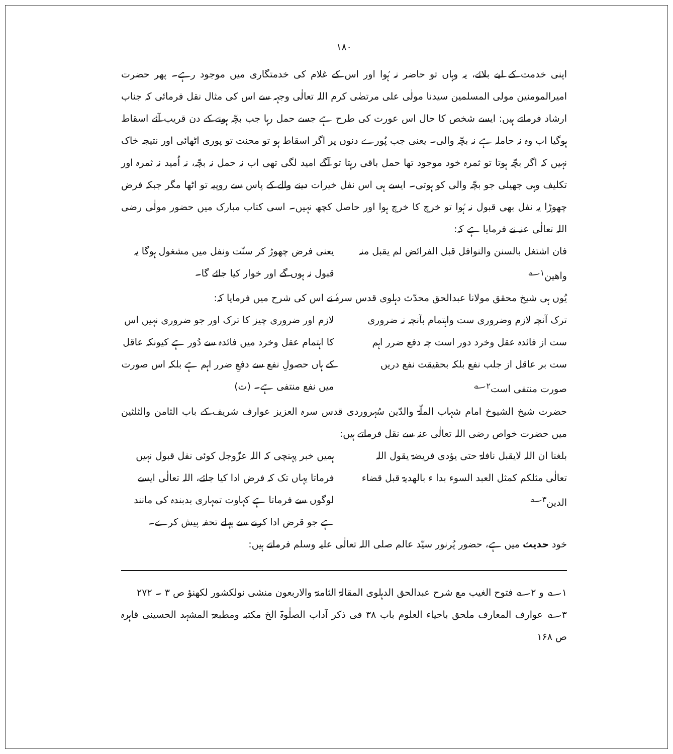١٨٠
اپنی خدمت کے لیے بلائے، یہ وہاں تو حاضر نہ ہُوا اور اس کے غلام کی خدمتگاری میں موجود رہے۔ پھر حضرت امیرالمومنین مولی المسلمین سیدنا مولٰی علی مرتضٰی کرم اللہ تعالٰی وجہہ سے اس کی مثال نقل فرمائی کہ جناب ارشاد فرماتے ہیں: ایسے شخص کا حال اس عورت کی طرح ہے جسے حمل رہا جب بچّہ ہونے کے دن قریب آئے اسقاط ہوگیا اب وہ نہ حاملہ ہے نہ بچّہ والی۔ یعنی جب پُورے دنوں پر اگر اسقاط ہو تو محنت تو پوری اٹھائی اور نتیجہ خاک نہیں کہ اگر بچّہ ہوتا تو ثمرہ خود موجود تھا حمل باقی رہتا تو آگے امید لگی تھی اب نہ حمل نہ بچّہ، نہ اُمید نہ ثمرہ اور تکلیف وہی جھیلی جو بچّہ والی کو ہوتی۔ ایسے ہی اس نفل خیرات دینے والے کے پاس سے روپیہ تو اٹھا مگر جبکہ فرض چھوڑا یہ نفل بھی قبول نہ ہُوا تو خرچ کا خرچ ہوا اور حاصل کچھ نہیں۔ اسی کتاب مبارک میں حضور مولٰی رضی اللہ تعالٰی عنہ نے فرمایا ہے کہ:
فان اشتغل بالسنن والنوافل قبل الفرائض لم یقبل منہ واھین<sup>۱؎</sup>
یعنی فرض چھوڑ کر سنّت ونفل میں مشغول ہوگا یہ قبول نہ ہوں گے اور خوار کیا جائے گا۔
یُوں ہی شیخ محقق مولانا عبدالحق محدّث دہلوی قدس سرہٗ نے اس کی شرح میں فرمایا کہ:
ترک آنچہ لازم وضروری ست واہتمام بآنچہ نہ ضروری ست از فائدہ عقل وخرد دور است چہ دفع ضرر اہم ست بر عاقل از جلب نفع بلکہ بحقیقت نفع دریں صورت منتفی است<sup>۲؎</sup>
لازم اور ضروری چیز کا ترک اور جو ضروری نہیں اس کا اہتمام عقل وخرد میں فائدہ سے دُور ہے کیونکہ عاقل کے ہاں حصولِ نفع سے دفعِ ضرر اہم ہے بلکہ اس صورت میں نفع منتفی ہے۔ (ت)
حضرت شیخ الشیوخ امام شہاب الملّۃ والدّین سُہروردی قدس سرہ العزیز عوارف شریف کے باب الثامن والثلثین میں حضرت خواص رضی اللہ تعالٰی عنہ سے نقل فرماتے ہیں:
بلغنا ان اللہ لایقبل نافلۃ حتی یؤدی فریضۃ یقول اللہ تعالٰی مثلکم کمثل العبد السوء بدا ء بالھدیۃ قبل قضاء الدین<sup>۳؎</sup>
ہمیں خبر پہنچی کہ اللہ عزّوجل کوئی نفل قبول نہیں فرماتا یہاں تک کہ فرض ادا کیا جائے، اللہ تعالٰی ایسے لوگوں سے فرماتا ہے کہاوت تمہاری بدبندہ کی مانند ہے جو قرض ادا کرنے سے پہلے تحفہ پیش کرے۔
خود حدیث میں ہے، حضور پُرنور سیّد عالم صلی اللہ تعالٰی علیہ وسلم فرماتے ہیں:
۱؎ و ۲؎ فتوح الغیب مع شرح عبدالحق الدہلوی المقالۃ الثامنۃ والاربعون منشی نولکشور لکھنؤ ص ۳ ۔ ۲۷۲
۳؎ عوارف المعارف ملحق باحیاء العلوم باب ۳۸ فی ذکر آداب الصلٰوۃ الخ مکتبہ ومطبعۃ المشہد الحسینی قاہرہ ص ۱۶۸